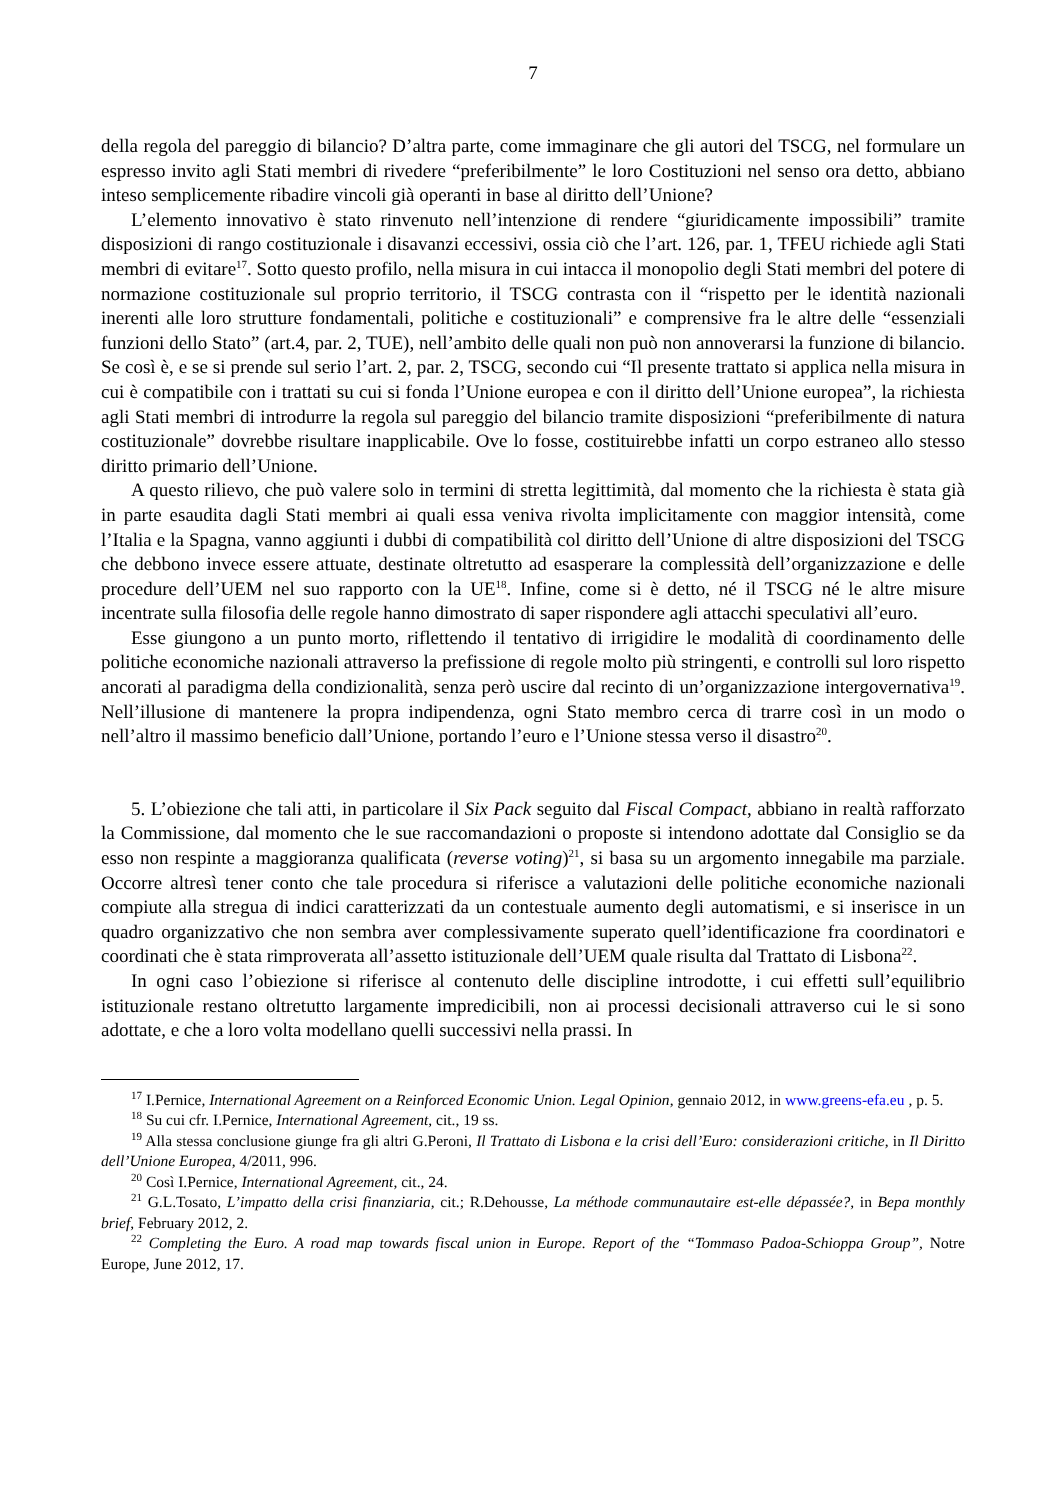7
della regola del pareggio di bilancio? D’altra parte, come immaginare che gli autori del TSCG, nel formulare un espresso invito agli Stati membri di rivedere “preferibilmente” le loro Costituzioni nel senso ora detto, abbiano inteso semplicemente ribadire vincoli già operanti in base al diritto dell’Unione?
L’elemento innovativo è stato rinvenuto nell’intenzione di rendere “giuridicamente impossibili” tramite disposizioni di rango costituzionale i disavanzi eccessivi, ossia ciò che l’art. 126, par. 1, TFEU richiede agli Stati membri di evitare<sup>17</sup>. Sotto questo profilo, nella misura in cui intacca il monopolio degli Stati membri del potere di normazione costituzionale sul proprio territorio, il TSCG contrasta con il “rispetto per le identità nazionali inerenti alle loro strutture fondamentali, politiche e costituzionali” e comprensive fra le altre delle “essenziali funzioni dello Stato” (art.4, par. 2, TUE), nell’ambito delle quali non può non annoverarsi la funzione di bilancio. Se così è, e se si prende sul serio l’art. 2, par. 2, TSCG, secondo cui “Il presente trattato si applica nella misura in cui è compatibile con i trattati su cui si fonda l’Unione europea e con il diritto dell’Unione europea”, la richiesta agli Stati membri di introdurre la regola sul pareggio del bilancio tramite disposizioni “preferibilmente di natura costituzionale” dovrebbe risultare inapplicabile. Ove lo fosse, costituirebbe infatti un corpo estraneo allo stesso diritto primario dell’Unione.
A questo rilievo, che può valere solo in termini di stretta legittimità, dal momento che la richiesta è stata già in parte esaudita dagli Stati membri ai quali essa veniva rivolta implicitamente con maggior intensità, come l’Italia e la Spagna, vanno aggiunti i dubbi di compatibilità col diritto dell’Unione di altre disposizioni del TSCG che debbono invece essere attuate, destinate oltretutto ad esasperare la complessità dell’organizzazione e delle procedure dell’UEM nel suo rapporto con la UE<sup>18</sup>. Infine, come si è detto, né il TSCG né le altre misure incentrate sulla filosofia delle regole hanno dimostrato di saper rispondere agli attacchi speculativi all’euro.
Esse giungono a un punto morto, riflettendo il tentativo di irrigidire le modalità di coordinamento delle politiche economiche nazionali attraverso la prefissione di regole molto più stringenti, e controlli sul loro rispetto ancorati al paradigma della condizionalità, senza però uscire dal recinto di un’organizzazione intergovernativa<sup>19</sup>. Nell’illusione di mantenere la propra indipendenza, ogni Stato membro cerca di trarre così in un modo o nell’altro il massimo beneficio dall’Unione, portando l’euro e l’Unione stessa verso il disastro<sup>20</sup>.
5. L’obiezione che tali atti, in particolare il Six Pack seguito dal Fiscal Compact, abbiano in realtà rafforzato la Commissione, dal momento che le sue raccomandazioni o proposte si intendono adottate dal Consiglio se da esso non respinte a maggioranza qualificata (reverse voting)<sup>21</sup>, si basa su un argomento innegabile ma parziale. Occorre altresì tener conto che tale procedura si riferisce a valutazioni delle politiche economiche nazionali compiute alla stregua di indici caratterizzati da un contestuale aumento degli automatismi, e si inserisce in un quadro organizzativo che non sembra aver complessivamente superato quell’identificazione fra coordinatori e coordinati che è stata rimproverata all’assetto istituzionale dell’UEM quale risulta dal Trattato di Lisbona<sup>22</sup>.
In ogni caso l’obiezione si riferisce al contenuto delle discipline introdotte, i cui effetti sull’equilibrio istituzionale restano oltretutto largamente impredicibili, non ai processi decisionali attraverso cui le si sono adottate, e che a loro volta modellano quelli successivi nella prassi. In
<sup>17</sup> I.Pernice, International Agreement on a Reinforced Economic Union. Legal Opinion, gennaio 2012, in www.greens-efa.eu , p. 5.
<sup>18</sup> Su cui cfr. I.Pernice, International Agreement, cit., 19 ss.
<sup>19</sup> Alla stessa conclusione giunge fra gli altri G.Peroni, Il Trattato di Lisbona e la crisi dell’Euro: considerazioni critiche, in Il Diritto dell’Unione Europea, 4/2011, 996.
<sup>20</sup> Così I.Pernice, International Agreement, cit., 24.
<sup>21</sup> G.L.Tosato, L’impatto della crisi finanziaria, cit.; R.Dehousse, La méthode communautaire est-elle dépassée?, in Bepa monthly brief, February 2012, 2.
<sup>22</sup> Completing the Euro. A road map towards fiscal union in Europe. Report of the “Tommaso Padoa-Schioppa Group”, Notre Europe, June 2012, 17.